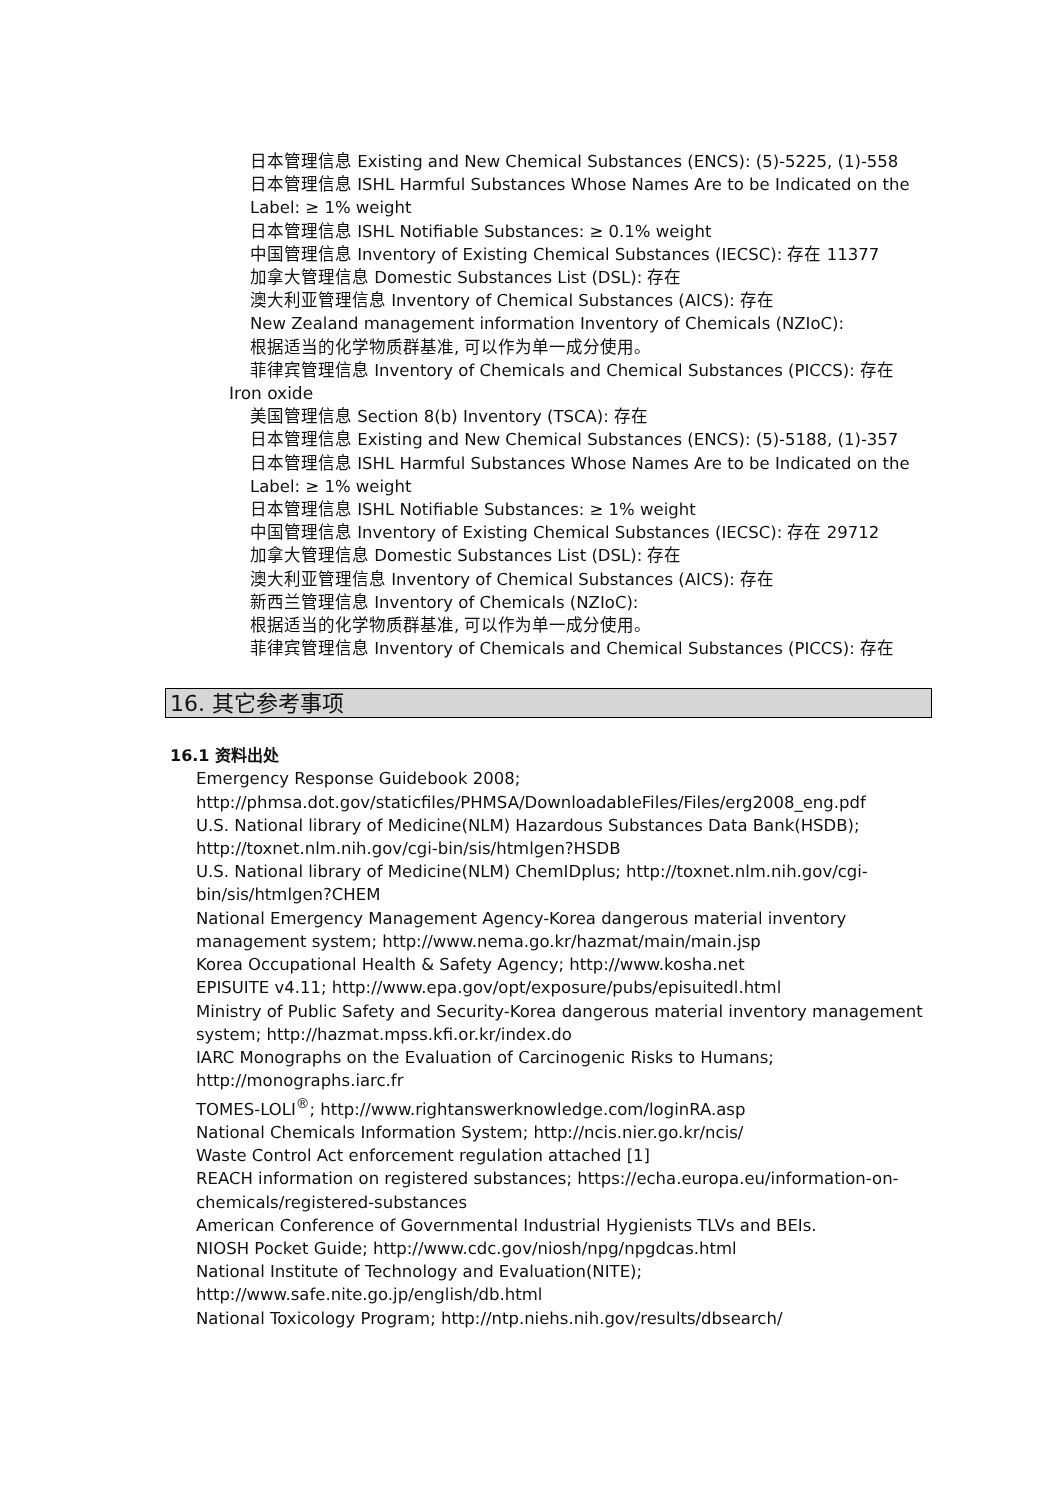日本管理信息 Existing and New Chemical Substances (ENCS): (5)-5225, (1)-558
日本管理信息 ISHL Harmful Substances Whose Names Are to be Indicated on the
Label: ≥ 1% weight
日本管理信息 ISHL Notifiable Substances: ≥ 0.1% weight
中国管理信息 Inventory of Existing Chemical Substances (IECSC): 存在 11377
加拿大管理信息 Domestic Substances List (DSL): 存在
澳大利亚管理信息 Inventory of Chemical Substances (AICS): 存在
New Zealand management information Inventory of Chemicals (NZIoC):
根据适当的化学物质群基准, 可以作为单一成分使用。
菲律宾管理信息 Inventory of Chemicals and Chemical Substances (PICCS): 存在
Iron oxide
美国管理信息 Section 8(b) Inventory (TSCA): 存在
日本管理信息 Existing and New Chemical Substances (ENCS): (5)-5188, (1)-357
日本管理信息 ISHL Harmful Substances Whose Names Are to be Indicated on the
Label: ≥ 1% weight
日本管理信息 ISHL Notifiable Substances: ≥ 1% weight
中国管理信息 Inventory of Existing Chemical Substances (IECSC): 存在 29712
加拿大管理信息 Domestic Substances List (DSL): 存在
澳大利亚管理信息 Inventory of Chemical Substances (AICS): 存在
新西兰管理信息 Inventory of Chemicals (NZIoC):
根据适当的化学物质群基准, 可以作为单一成分使用。
菲律宾管理信息 Inventory of Chemicals and Chemical Substances (PICCS): 存在
16. 其它参考事项
16.1 资料出处
Emergency Response Guidebook 2008;
http://phmsa.dot.gov/staticfiles/PHMSA/DownloadableFiles/Files/erg2008_eng.pdf
U.S. National library of Medicine(NLM) Hazardous Substances Data Bank(HSDB);
http://toxnet.nlm.nih.gov/cgi-bin/sis/htmlgen?HSDB
U.S. National library of Medicine(NLM) ChemIDplus; http://toxnet.nlm.nih.gov/cgi-
bin/sis/htmlgen?CHEM
National Emergency Management Agency-Korea dangerous material inventory
management system; http://www.nema.go.kr/hazmat/main/main.jsp
Korea Occupational Health & Safety Agency; http://www.kosha.net
EPISUITE v4.11; http://www.epa.gov/opt/exposure/pubs/episuitedl.html
Ministry of Public Safety and Security-Korea dangerous material inventory management
system; http://hazmat.mpss.kfi.or.kr/index.do
IARC Monographs on the Evaluation of Carcinogenic Risks to Humans;
http://monographs.iarc.fr
TOMES-LOLI<sup>®</sup>; http://www.rightanswerknowledge.com/loginRA.asp
National Chemicals Information System; http://ncis.nier.go.kr/ncis/
Waste Control Act enforcement regulation attached [1]
REACH information on registered substances; https://echa.europa.eu/information-on-
chemicals/registered-substances
American Conference of Governmental Industrial Hygienists TLVs and BEIs.
NIOSH Pocket Guide; http://www.cdc.gov/niosh/npg/npgdcas.html
National Institute of Technology and Evaluation(NITE);
http://www.safe.nite.go.jp/english/db.html
National Toxicology Program; http://ntp.niehs.nih.gov/results/dbsearch/